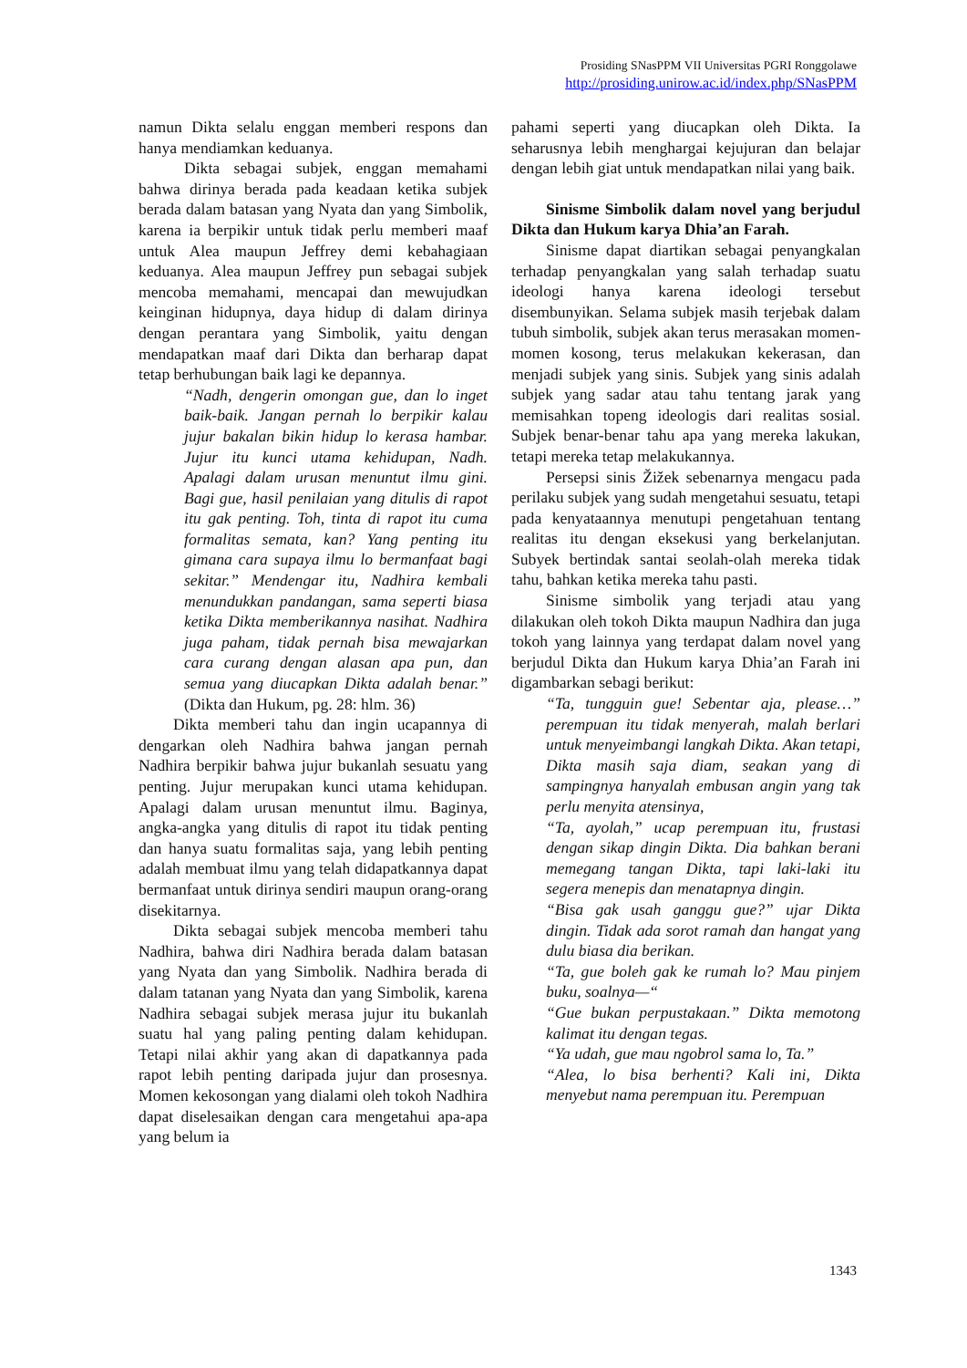Prosiding SNasPPM VII Universitas PGRI Ronggolawe
http://prosiding.unirow.ac.id/index.php/SNasPPM
namun Dikta selalu enggan memberi respons dan hanya mendiamkan keduanya.
Dikta sebagai subjek, enggan memahami bahwa dirinya berada pada keadaan ketika subjek berada dalam batasan yang Nyata dan yang Simbolik, karena ia berpikir untuk tidak perlu memberi maaf untuk Alea maupun Jeffrey demi kebahagiaan keduanya. Alea maupun Jeffrey pun sebagai subjek mencoba memahami, mencapai dan mewujudkan keinginan hidupnya, daya hidup di dalam dirinya dengan perantara yang Simbolik, yaitu dengan mendapatkan maaf dari Dikta dan berharap dapat tetap berhubungan baik lagi ke depannya.
“Nadh, dengerin omongan gue, dan lo inget baik-baik. Jangan pernah lo berpikir kalau jujur bakalan bikin hidup lo kerasa hambar. Jujur itu kunci utama kehidupan, Nadh. Apalagi dalam urusan menuntut ilmu gini. Bagi gue, hasil penilaian yang ditulis di rapot itu gak penting. Toh, tinta di rapot itu cuma formalitas semata, kan? Yang penting itu gimana cara supaya ilmu lo bermanfaat bagi sekitar.” Mendengar itu, Nadhira kembali menundukkan pandangan, sama seperti biasa ketika Dikta memberikannya nasihat. Nadhira juga paham, tidak pernah bisa mewajarkan cara curang dengan alasan apa pun, dan semua yang diucapkan Dikta adalah benar.” (Dikta dan Hukum, pg. 28: hlm. 36)
Dikta memberi tahu dan ingin ucapannya di dengarkan oleh Nadhira bahwa jangan pernah Nadhira berpikir bahwa jujur bukanlah sesuatu yang penting. Jujur merupakan kunci utama kehidupan. Apalagi dalam urusan menuntut ilmu. Baginya, angka-angka yang ditulis di rapot itu tidak penting dan hanya suatu formalitas saja, yang lebih penting adalah membuat ilmu yang telah didapatkannya dapat bermanfaat untuk dirinya sendiri maupun orang-orang disekitarnya.
Dikta sebagai subjek mencoba memberi tahu Nadhira, bahwa diri Nadhira berada dalam batasan yang Nyata dan yang Simbolik. Nadhira berada di dalam tatanan yang Nyata dan yang Simbolik, karena Nadhira sebagai subjek merasa jujur itu bukanlah suatu hal yang paling penting dalam kehidupan. Tetapi nilai akhir yang akan di dapatkannya pada rapot lebih penting daripada jujur dan prosesnya. Momen kekosongan yang dialami oleh tokoh Nadhira dapat diselesaikan dengan cara mengetahui apa-apa yang belum ia
pahami seperti yang diucapkan oleh Dikta. Ia seharusnya lebih menghargai kejujuran dan belajar dengan lebih giat untuk mendapatkan nilai yang baik.
Sinisme Simbolik dalam novel yang berjudul Dikta dan Hukum karya Dhia’an Farah.
Sinisme dapat diartikan sebagai penyangkalan terhadap penyangkalan yang salah terhadap suatu ideologi hanya karena ideologi tersebut disembunyikan. Selama subjek masih terjebak dalam tubuh simbolik, subjek akan terus merasakan momen-momen kosong, terus melakukan kekerasan, dan menjadi subjek yang sinis. Subjek yang sinis adalah subjek yang sadar atau tahu tentang jarak yang memisahkan topeng ideologis dari realitas sosial. Subjek benar-benar tahu apa yang mereka lakukan, tetapi mereka tetap melakukannya.
Persepsi sinis Žižek sebenarnya mengacu pada perilaku subjek yang sudah mengetahui sesuatu, tetapi pada kenyataannya menutupi pengetahuan tentang realitas itu dengan eksekusi yang berkelanjutan. Subyek bertindak santai seolah-olah mereka tidak tahu, bahkan ketika mereka tahu pasti.
Sinisme simbolik yang terjadi atau yang dilakukan oleh tokoh Dikta maupun Nadhira dan juga tokoh yang lainnya yang terdapat dalam novel yang berjudul Dikta dan Hukum karya Dhia’an Farah ini digambarkan sebagi berikut:
“Ta, tungguin gue! Sebentar aja, please…” perempuan itu tidak menyerah, malah berlari untuk menyeimbangi langkah Dikta. Akan tetapi, Dikta masih saja diam, seakan yang di sampingnya hanyalah embusan angin yang tak perlu menyita atensinya,
“Ta, ayolah,” ucap perempuan itu, frustasi dengan sikap dingin Dikta. Dia bahkan berani memegang tangan Dikta, tapi laki-laki itu segera menepis dan menatapnya dingin.
“Bisa gak usah ganggu gue?” ujar Dikta dingin. Tidak ada sorot ramah dan hangat yang dulu biasa dia berikan.
“Ta, gue boleh gak ke rumah lo? Mau pinjem buku, soalnya—“
“Gue bukan perpustakaan.” Dikta memotong kalimat itu dengan tegas.
“Ya udah, gue mau ngobrol sama lo, Ta.”
“Alea, lo bisa berhenti? Kali ini, Dikta menyebut nama perempuan itu. Perempuan
1343